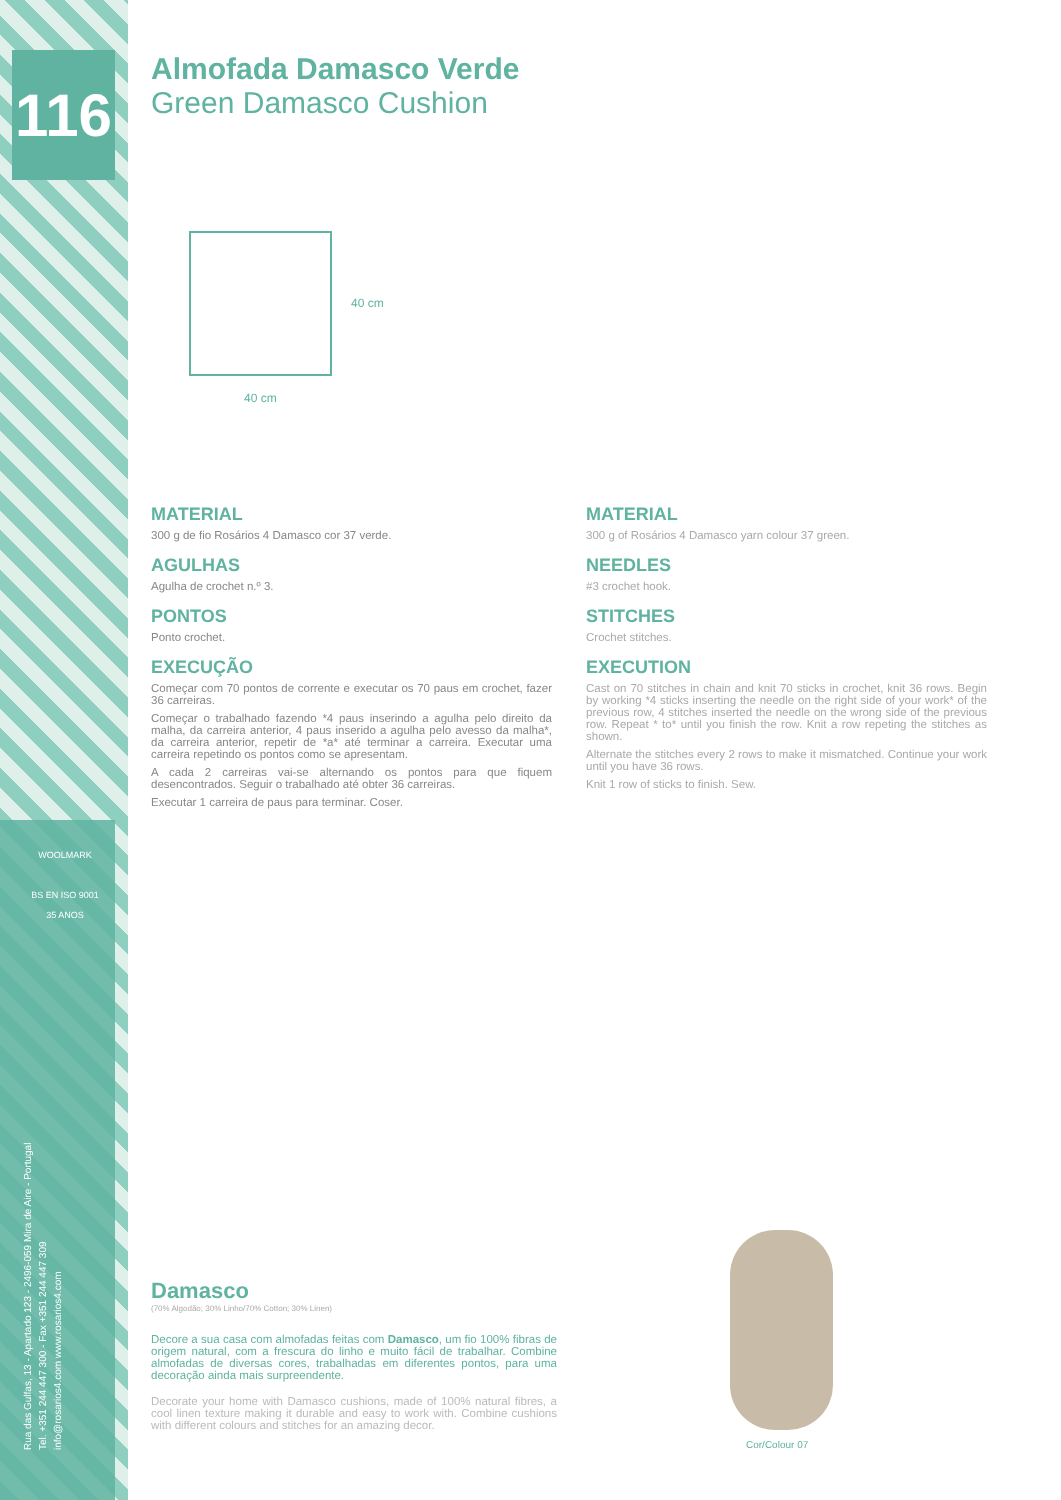116
WOOLMARK
BS EN ISO 9001
35 ANOS
Rua das Gulfas, 13 - Apartado 123 - 2496-059 Mira de Aire - Portugal
Tel. +351 244 447 300 - Fax +351 244 447 309
info@rosarios4.com www.rosarios4.com
40 cm
40 cm
Almofada Damasco Verde
Green Damasco Cushion
MATERIAL
300 g de fio Rosários 4 Damasco cor 37 verde.
AGULHAS
Agulha de crochet n.º 3.
PONTOS
Ponto crochet.
EXECUÇÃO
Começar com 70 pontos de corrente e executar os 70 paus em crochet, fazer 36 carreiras.
Começar o trabalhado fazendo *4 paus inserindo a agulha pelo direito da malha, da carreira anterior, 4 paus inserido a agulha pelo avesso da malha*, da carreira anterior, repetir de *a* até terminar a carreira. Executar uma carreira repetindo os pontos como se apresentam.
A cada 2 carreiras vai-se alternando os pontos para que fiquem desencontrados. Seguir o trabalhado até obter 36 carreiras.
Executar 1 carreira de paus para terminar. Coser.
MATERIAL
300 g of Rosários 4 Damasco yarn colour 37 green.
NEEDLES
#3 crochet hook.
STITCHES
Crochet stitches.
EXECUTION
Cast on 70 stitches in chain and knit 70 sticks in crochet, knit 36 rows. Begin by working *4 sticks inserting the needle on the right side of your work* of the previous row, 4 stitches inserted the needle on the wrong side of the previous row. Repeat * to* until you finish the row. Knit a row repeting the stitches as shown.
Alternate the stitches every 2 rows to make it mismatched. Continue your work until you have 36 rows.
Knit 1 row of sticks to finish. Sew.
Damasco
(70% Algodão; 30% Linho/70% Cotton; 30% Linen)
Decore a sua casa com almofadas feitas com Damasco, um fio 100% fibras de origem natural, com a frescura do linho e muito fácil de trabalhar. Combine almofadas de diversas cores, trabalhadas em diferentes pontos, para uma decoração ainda mais surpreendente.
Decorate your home with Damasco cushions, made of 100% natural fibres, a cool linen texture making it durable and easy to work with. Combine cushions with different colours and stitches for an amazing decor.
Cor/Colour 07